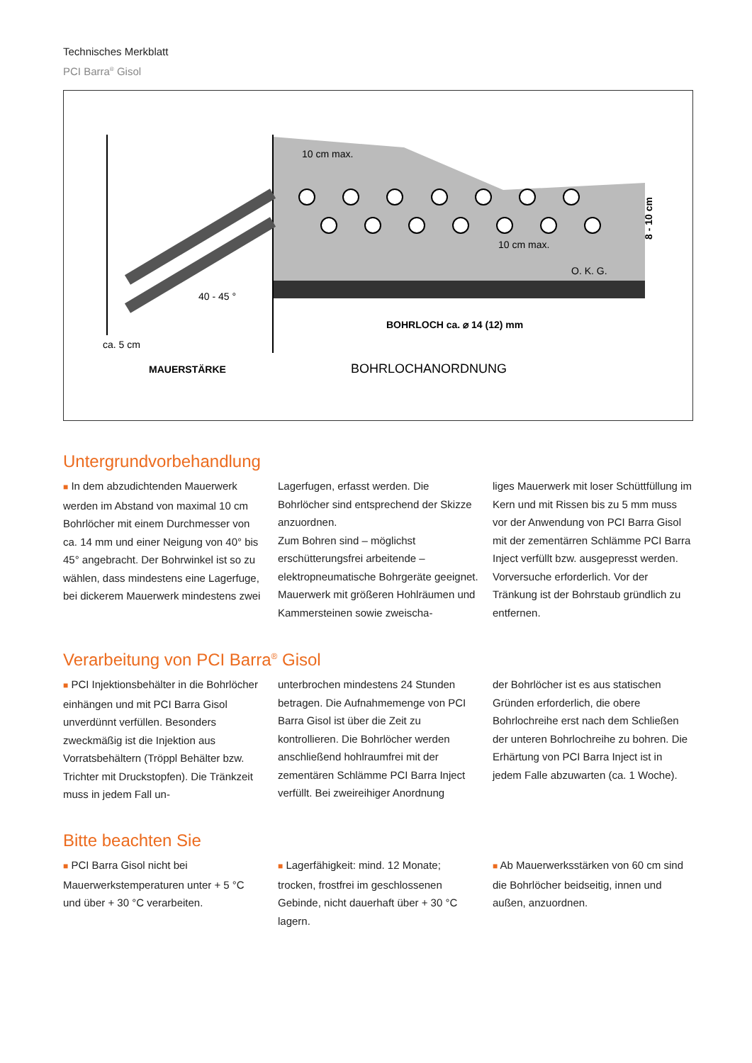Technisches Merkblatt
PCI Barra<sup>®</sup> Gisol
10 cm max.
10 cm max.
O. K. G.
40 - 45 °
ca. 5 cm
MAUERSTÄRKE
BOHRLOCH ca. ⌀ 14 (12) mm
BOHRLOCHANORDNUNG
8 - 10 cm
Untergrundvorbehandlung
■ In dem abzudichtenden Mauerwerk werden im Abstand von maximal 10 cm Bohrlöcher mit einem Durchmesser von ca. 14 mm und einer Neigung von 40° bis 45° angebracht. Der Bohrwinkel ist so zu wählen, dass mindestens eine Lagerfuge, bei dickerem Mauerwerk mindestens zwei
Lagerfugen, erfasst werden. Die Bohrlöcher sind entsprechend der Skizze anzuordnen.
Zum Bohren sind – möglichst erschütterungsfrei arbeitende – elektropneumatische Bohrgeräte geeignet. Mauerwerk mit größeren Hohlräumen und Kammersteinen sowie zweischa-
liges Mauerwerk mit loser Schüttfüllung im Kern und mit Rissen bis zu 5 mm muss vor der Anwendung von PCI Barra Gisol mit der zementärren Schlämme PCI Barra Inject verfüllt bzw. ausgepresst werden. Vorversuche erforderlich. Vor der Tränkung ist der Bohrstaub gründlich zu entfernen.
Verarbeitung von PCI Barra<sup>®</sup> Gisol
■ PCI Injektionsbehälter in die Bohrlöcher einhängen und mit PCI Barra Gisol unverdünnt verfüllen. Besonders zweckmäßig ist die Injektion aus Vorratsbehältern (Tröppl Behälter bzw. Trichter mit Druckstopfen). Die Tränkzeit muss in jedem Fall un-
unterbrochen mindestens 24 Stunden betragen. Die Aufnahmemenge von PCI Barra Gisol ist über die Zeit zu kontrollieren. Die Bohrlöcher werden anschließend hohlraumfrei mit der zementären Schlämme PCI Barra Inject verfüllt. Bei zweireihiger Anordnung
der Bohrlöcher ist es aus statischen Gründen erforderlich, die obere Bohrlochreihe erst nach dem Schließen der unteren Bohrlochreihe zu bohren. Die Erhärtung von PCI Barra Inject ist in jedem Falle abzuwarten (ca. 1 Woche).
Bitte beachten Sie
■ PCI Barra Gisol nicht bei Mauerwerkstemperaturen unter + 5 °C und über + 30 °C verarbeiten.
■ Lagerfähigkeit: mind. 12 Monate; trocken, frostfrei im geschlossenen Gebinde, nicht dauerhaft über + 30 °C lagern.
■ Ab Mauerwerksstärken von 60 cm sind die Bohrlöcher beidseitig, innen und außen, anzuordnen.